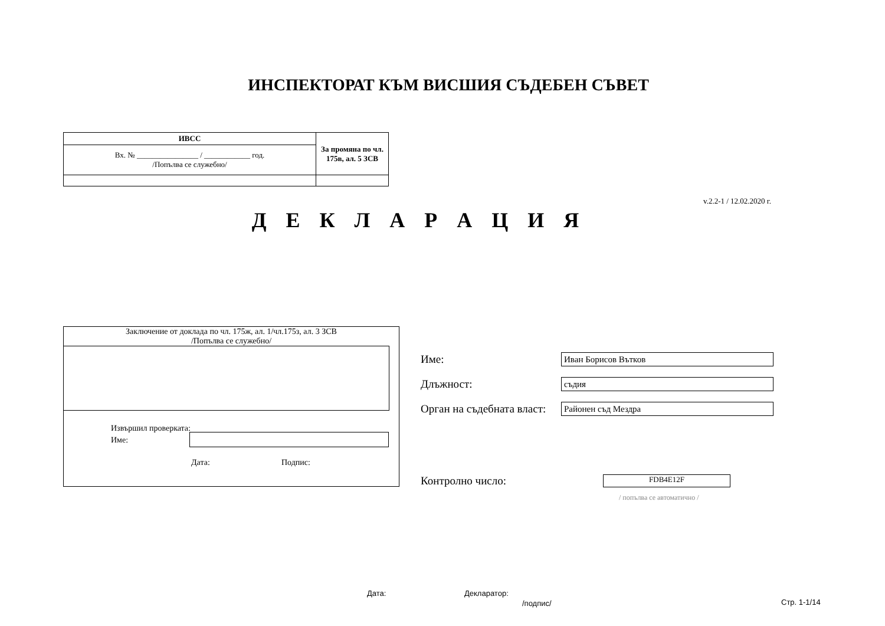ИНСПЕКТОРАТ КЪМ ВИСШИЯ СЪДЕБЕН СЪВЕТ
| ИВСС | За промяна по чл. 175в, ал. 5 ЗСВ |
| Вх. № ________________ / ____________ год. /Попълва се служебно/ | |
v.2.2-1 / 12.02.2020 г.
Д Е К Л А Р А Ц И Я
Заключение от доклада по чл. 175ж, ал. 1/чл.175з, ал. 3 ЗСВ
/Попълва се служебно/
Извършил проверката:
Име:
Дата: Подпис:
Име: Иван Борисов Вътков
Длъжност: съдия
Орган на съдебната власт: Районен съд Мездра
Контролно число: FDB4E12F
/ попълва се автоматично /
Дата: Декларатор:
/подпис/ Стр. 1-1/14